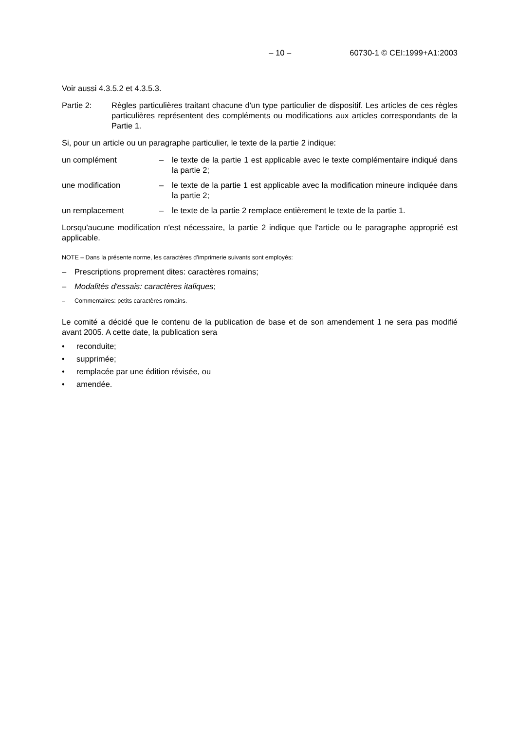– 10 – 60730-1 © CEI:1999+A1:2003
Voir aussi 4.3.5.2 et 4.3.5.3.
Partie 2: Règles particulières traitant chacune d'un type particulier de dispositif. Les articles de ces règles particulières représentent des compléments ou modifications aux articles correspondants de la Partie 1.
Si, pour un article ou un paragraphe particulier, le texte de la partie 2 indique:
un complément – le texte de la partie 1 est applicable avec le texte complémentaire indiqué dans la partie 2;
une modification – le texte de la partie 1 est applicable avec la modification mineure indiquée dans la partie 2;
un remplacement – le texte de la partie 2 remplace entièrement le texte de la partie 1.
Lorsqu'aucune modification n'est nécessaire, la partie 2 indique que l'article ou le paragraphe approprié est applicable.
NOTE – Dans la présente norme, les caractères d'imprimerie suivants sont employés:
– Prescriptions proprement dites: caractères romains;
– Modalités d'essais: caractères italiques;
– Commentaires: petits caractères romains.
Le comité a décidé que le contenu de la publication de base et de son amendement 1 ne sera pas modifié avant 2005. A cette date, la publication sera
• reconduite;
• supprimée;
• remplacée par une édition révisée, ou
• amendée.